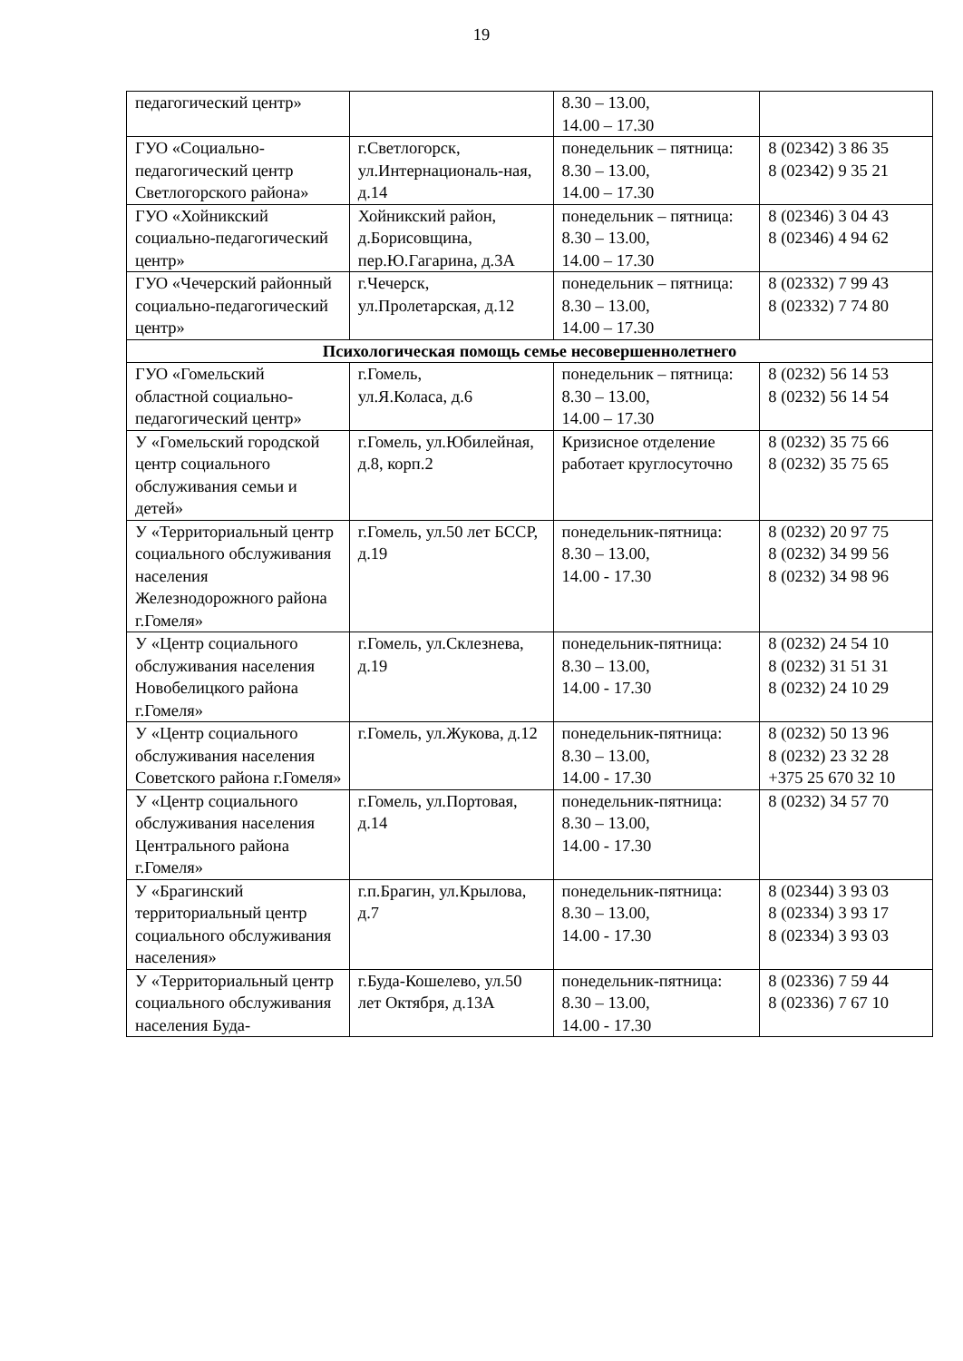19
| педагогический центр» | | 8.30 – 13.00, 14.00 – 17.30 | |
| ГУО «Социально-педагогический центр Светлогорского района» | г.Светлогорск, ул.Интернациональ-ная, д.14 | понедельник – пятница: 8.30 – 13.00, 14.00 – 17.30 | 8 (02342) 3 86 35 8 (02342) 9 35 21 |
| ГУО «Хойникский социально-педагогический центр» | Хойникский район, д.Борисовщина, пер.Ю.Гагарина, д.3А | понедельник – пятница: 8.30 – 13.00, 14.00 – 17.30 | 8 (02346) 3 04 43 8 (02346) 4 94 62 |
| ГУО «Чечерский районный социально-педагогический центр» | г.Чечерск, ул.Пролетарская, д.12 | понедельник – пятница: 8.30 – 13.00, 14.00 – 17.30 | 8 (02332) 7 99 43 8 (02332) 7 74 80 |
| Психологическая помощь семье несовершеннолетнего | | | |
| ГУО «Гомельский областной социально-педагогический центр» | г.Гомель, ул.Я.Коласа, д.6 | понедельник – пятница: 8.30 – 13.00, 14.00 – 17.30 | 8 (0232) 56 14 53 8 (0232) 56 14 54 |
| У «Гомельский городской центр социального обслуживания семьи и детей» | г.Гомель, ул.Юбилейная, д.8, корп.2 | Кризисное отделение работает круглосуточно | 8 (0232) 35 75 66 8 (0232) 35 75 65 |
| У «Территориальный центр социального обслуживания населения Железнодорожного района г.Гомеля» | г.Гомель, ул.50 лет БССР, д.19 | понедельник-пятница: 8.30 – 13.00, 14.00 - 17.30 | 8 (0232) 20 97 75 8 (0232) 34 99 56 8 (0232) 34 98 96 |
| У «Центр социального обслуживания населения Новобелицкого района г.Гомеля» | г.Гомель, ул.Склезнева, д.19 | понедельник-пятница: 8.30 – 13.00, 14.00 - 17.30 | 8 (0232) 24 54 10 8 (0232) 31 51 31 8 (0232) 24 10 29 |
| У «Центр социального обслуживания населения Советского района г.Гомеля» | г.Гомель, ул.Жукова, д.12 | понедельник-пятница: 8.30 – 13.00, 14.00 - 17.30 | 8 (0232) 50 13 96 8 (0232) 23 32 28 +375 25 670 32 10 |
| У «Центр социального обслуживания населения Центрального района г.Гомеля» | г.Гомель, ул.Портовая, д.14 | понедельник-пятница: 8.30 – 13.00, 14.00 - 17.30 | 8 (0232) 34 57 70 |
| У «Брагинский территориальный центр социального обслуживания населения» | г.п.Брагин, ул.Крылова, д.7 | понедельник-пятница: 8.30 – 13.00, 14.00 - 17.30 | 8 (02344) 3 93 03 8 (02334) 3 93 17 8 (02334) 3 93 03 |
| У «Территориальный центр социального обслуживания населения Буда- | г.Буда-Кошелево, ул.50 лет Октября, д.13А | понедельник-пятница: 8.30 – 13.00, 14.00 - 17.30 | 8 (02336) 7 59 44 8 (02336) 7 67 10 |